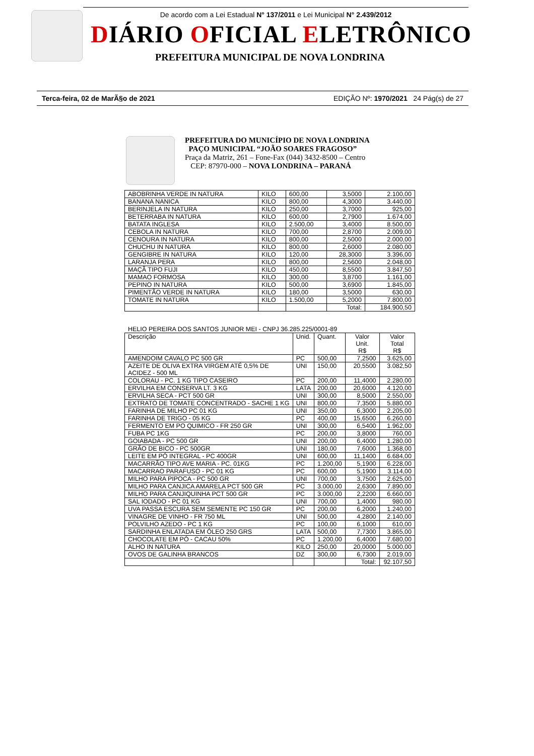De acordo com a Lei Estadual N° 137/2011 e Lei Municipal N° 2.439/2012
DIÁRIO OFICIAL ELETRÔNICO
PREFEITURA MUNICIPAL DE NOVA LONDRINA
Terca-feira, 02 de MarÃ§o de 2021 EDIÇÃO Nº: 1970/2021 24 Pág(s) de 27
PREFEITURA DO MUNICÍPIO DE NOVA LONDRINA
PAÇO MUNICIPAL “JOÃO SOARES FRAGOSO”
Praça da Matriz, 261 – Fone-Fax (044) 3432-8500 – Centro
CEP: 87970-000 – NOVA LONDRINA – PARANÁ
| ABOBRINHA VERDE IN NATURA | KILO | 600,00 | 3,5000 | 2.100,00 |
| BANANA NANICA | KILO | 800,00 | 4,3000 | 3.440,00 |
| BERINJELA IN NATURA | KILO | 250,00 | 3,7000 | 925,00 |
| BETERRABA IN NATURA | KILO | 600,00 | 2,7900 | 1.674,00 |
| BATATA INGLESA | KILO | 2.500,00 | 3,4000 | 8.500,00 |
| CEBOLA IN NATURA | KILO | 700,00 | 2,8700 | 2.009,00 |
| CENOURA IN NATURA | KILO | 800,00 | 2,5000 | 2.000,00 |
| CHUCHU IN NATURA | KILO | 800,00 | 2,6000 | 2.080,00 |
| GENGIBRE IN NATURA | KILO | 120,00 | 28,3000 | 3.396,00 |
| LARANJA PERA | KILO | 800,00 | 2,5600 | 2.048,00 |
| MAÇÃ TIPO FUJI | KILO | 450,00 | 8,5500 | 3.847,50 |
| MAMAO FORMOSA | KILO | 300,00 | 3,8700 | 1.161,00 |
| PEPINO IN NATURA | KILO | 500,00 | 3,6900 | 1.845,00 |
| PIMENTÃO VERDE IN NATURA | KILO | 180,00 | 3,5000 | 630,00 |
| TOMATE IN NATURA | KILO | 1.500,00 | 5,2000 | 7.800,00 |
| | | | Total: | 184.900,50 |
HELIO PEREIRA DOS SANTOS JUNIOR MEI - CNPJ 36.285.225/0001-89
| Descrição | Unid. | Quant. | Valor Unit. R$ | Valor Total R$ |
| --- | --- | --- | --- | --- |
| AMENDOIM CAVALO PC 500 GR | PC | 500,00 | 7,2500 | 3.625,00 |
| AZEITE DE OLIVA EXTRA VIRGEM ATÉ 0,5% DE ACIDEZ - 500 ML | UNI | 150,00 | 20,5500 | 3.082,50 |
| COLORAU - PC. 1 KG TIPO CASEIRO | PC | 200,00 | 11,4000 | 2.280,00 |
| ERVILHA EM CONSERVA LT. 3 KG | LATA | 200,00 | 20,6000 | 4.120,00 |
| ERVILHA SECA - PCT 500 GR | UNI | 300,00 | 8,5000 | 2.550,00 |
| EXTRATO DE TOMATE CONCENTRADO - SACHE 1 KG | UNI | 800,00 | 7,3500 | 5.880,00 |
| FARINHA DE MILHO PC 01 KG | UNI | 350,00 | 6,3000 | 2.205,00 |
| FARINHA DE TRIGO - 05 KG | PC | 400,00 | 15,6500 | 6.260,00 |
| FERMENTO EM PO QUIMICO - FR 250 GR | UNI | 300,00 | 6,5400 | 1.962,00 |
| FUBA PC 1KG | PC | 200,00 | 3,8000 | 760,00 |
| GOIABADA - PC 500 GR | UNI | 200,00 | 6,4000 | 1.280,00 |
| GRÃO DE BICO - PC 500GR | UNI | 180,00 | 7,6000 | 1.368,00 |
| LEITE EM PÓ INTEGRAL - PC 400GR | UNI | 600,00 | 11,1400 | 6.684,00 |
| MACARRÃO TIPO AVE MARIA - PC. 01KG | PC | 1.200,00 | 5,1900 | 6.228,00 |
| MACARRAO PARAFUSO - PC 01 KG | PC | 600,00 | 5,1900 | 3.114,00 |
| MILHO PARA PIPOCA - PC 500 GR | UNI | 700,00 | 3,7500 | 2.625,00 |
| MILHO PARA CANJICA AMARELA PCT 500 GR | PC | 3.000,00 | 2,6300 | 7.890,00 |
| MILHO PARA CANJIQUINHA PCT 500 GR | PC | 3.000,00 | 2,2200 | 6.660,00 |
| SAL IODADO - PC 01 KG | UNI | 700,00 | 1,4000 | 980,00 |
| UVA PASSA ESCURA SEM SEMENTE PC 150 GR | PC | 200,00 | 6,2000 | 1.240,00 |
| VINAGRE DE VINHO - FR 750 ML | UNI | 500,00 | 4,2800 | 2.140,00 |
| POLVILHO AZEDO - PC 1 KG | PC | 100,00 | 6,1000 | 610,00 |
| SARDINHA ENLATADA EM ÓLEO 250 GRS | LATA | 500,00 | 7,7300 | 3.865,00 |
| CHOCOLATE EM PÓ - CACAU 50% | PC | 1.200,00 | 6,4000 | 7.680,00 |
| ALHO IN NATURA | KILO | 250,00 | 20,0000 | 5.000,00 |
| OVOS DE GALINHA BRANCOS | DZ | 300,00 | 6,7300 | 2.019,00 |
| | | | Total: | 92.107,50 |